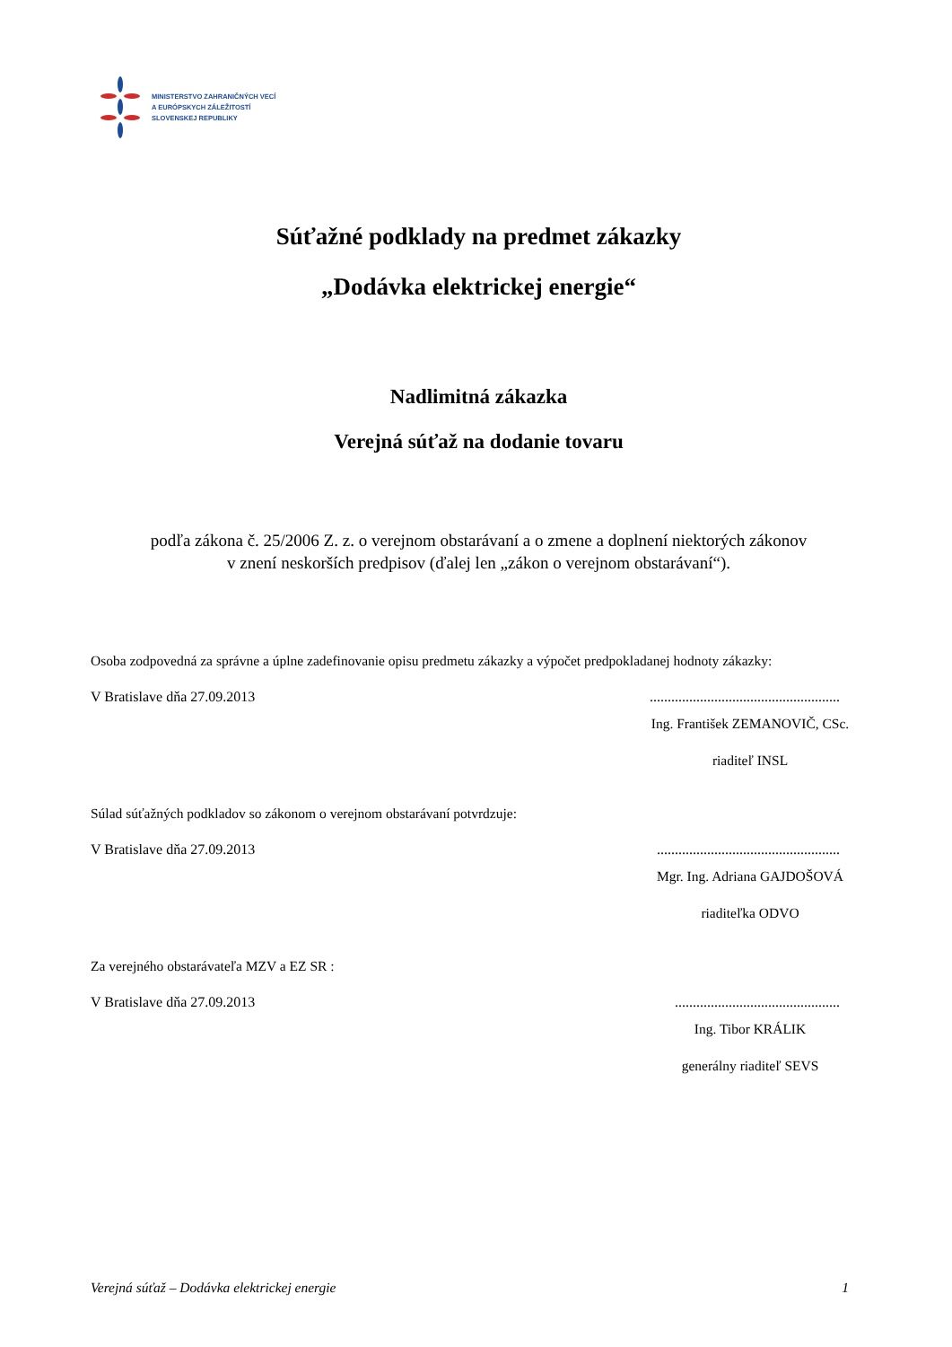MINISTERSTVO ZAHRANIČNÝCH VECÍ
A EURÓPSKYCH ZÁLEŽITOSTÍ
SLOVENSKEJ REPUBLIKY
Súťažné podklady na predmet zákazky
„Dodávka elektrickej energie“
Nadlimitná zákazka
Verejná súťaž na dodanie tovaru
podľa zákona č. 25/2006 Z. z. o verejnom obstarávaní a o zmene a doplnení niektorých zákonov
v znení neskorších predpisov (ďalej len „zákon o verejnom obstarávaní“).
Osoba zodpovedná za správne a úplne zadefinovanie opisu predmetu zákazky a výpočet predpokladanej hodnoty zákazky:
V Bratislave dňa 27.09.2013.....................................................
Ing. František ZEMANOVIČ, CSc.
riaditeľ INSL
Súlad súťažných podkladov so zákonom o verejnom obstarávaní potvrdzuje:
V Bratislave dňa 27.09.2013...................................................
Mgr. Ing. Adriana GAJDOŠOVÁ
riaditeľka ODVO
Za verejného obstarávateľa MZV a EZ SR :
V Bratislave dňa 27.09.2013..............................................
Ing. Tibor KRÁLIK
generálny riaditeľ SEVS
Verejná súťaž – Dodávka elektrickej energie 1